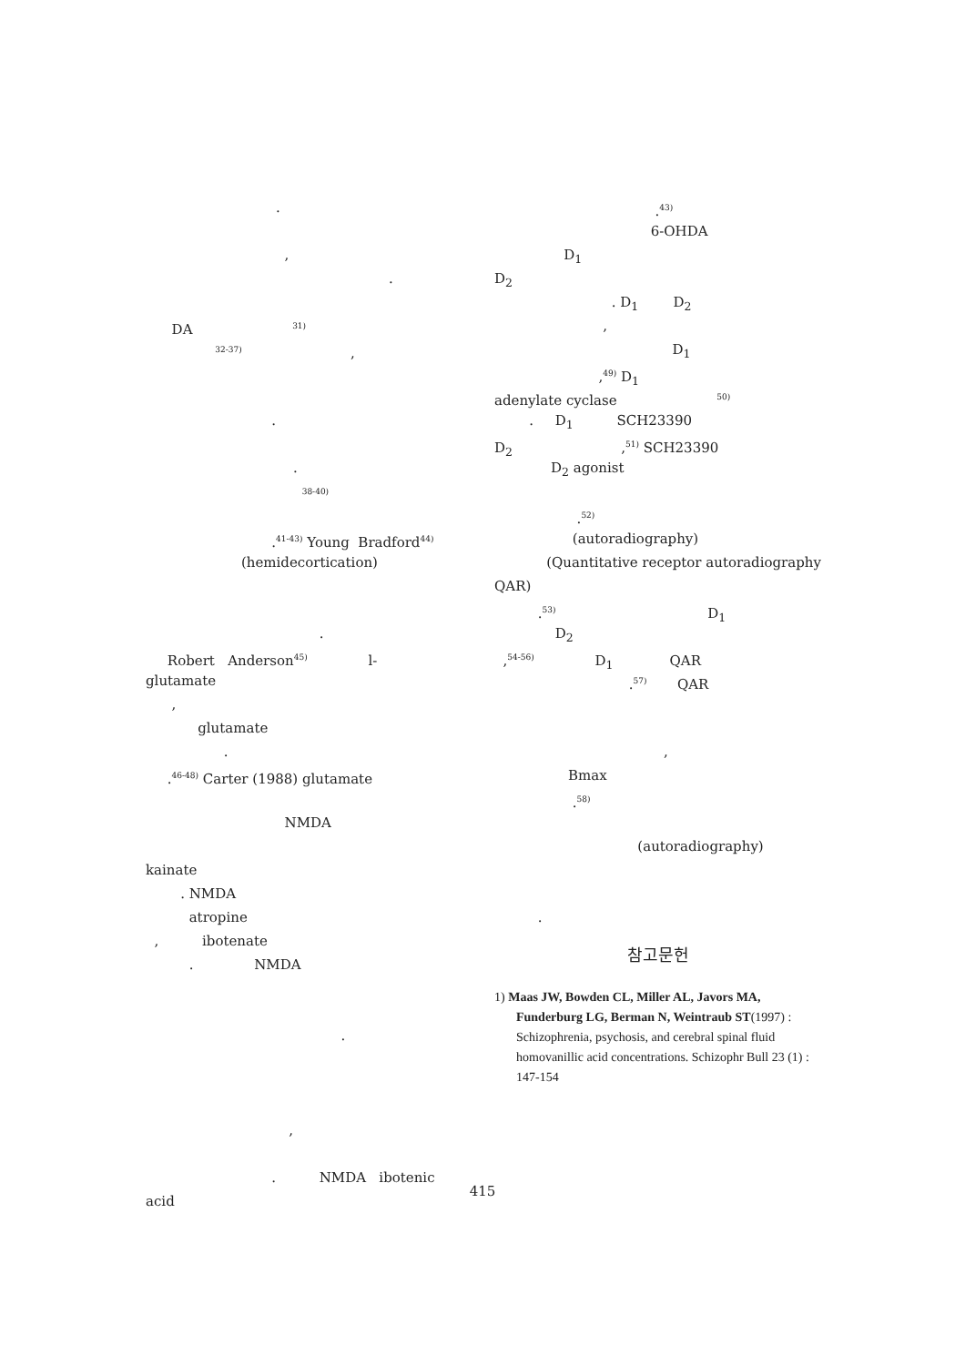.
,
.
DA <sup>31)</sup>
<sup>32-37)</sup> ,
.
.
<sup>38-40)</sup>
.<sup>41-43)</sup> Young Bradford<sup>44)</sup>
(hemidecortication)
.
Robert Anderson<sup>45)</sup> l-
glutamate
,
glutamate
.
.<sup>46-48)</sup> Carter (1988) glutamate
NMDA
kainate
. NMDA
atropine
, ibotenate
. NMDA
.
,
. NMDA ibotenic
acid
.<sup>43)</sup>
6-OHDA
D<sub>1</sub>
D<sub>2</sub>
. D<sub>1</sub> D<sub>2</sub>
,
D<sub>1</sub>
,<sup>49)</sup> D<sub>1</sub>
adenylate cyclase <sup>50)</sup>
. D<sub>1</sub> SCH23390
D<sub>2</sub> ,<sup>51)</sup> SCH23390
D<sub>2</sub> agonist
.<sup>52)</sup>
(autoradiography)
(Quantitative receptor autoradiography
QAR)
.<sup>53)</sup> D<sub>1</sub>
D<sub>2</sub>
,<sup>54-56)</sup> D<sub>1</sub> QAR
.<sup>57)</sup> QAR
,
Bmax
.<sup>58)</sup>
(autoradiography)
.
참고문헌
1) Maas JW, Bowden CL, Miller AL, Javors MA, Funderburg LG, Berman N, Weintraub ST(1997) : Schizophrenia, psychosis, and cerebral spinal fluid homovanillic acid concentrations. Schizophr Bull 23 (1) : 147-154
415